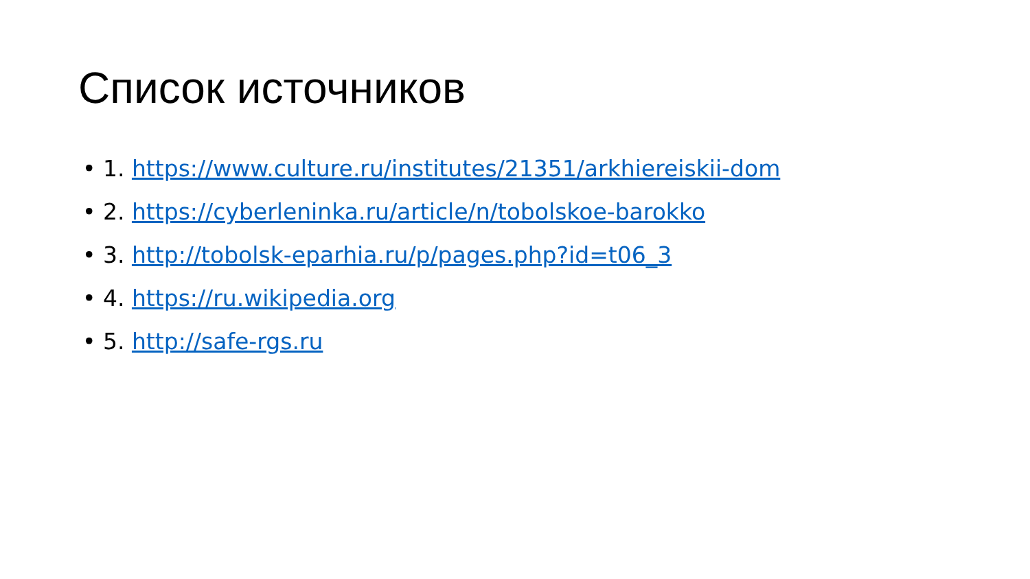Список источников
• 1. https://www.culture.ru/institutes/21351/arkhiereiskii-dom
• 2. https://cyberleninka.ru/article/n/tobolskoe-barokko
• 3. http://tobolsk-eparhia.ru/p/pages.php?id=t06_3
• 4. https://ru.wikipedia.org
• 5. http://safe-rgs.ru